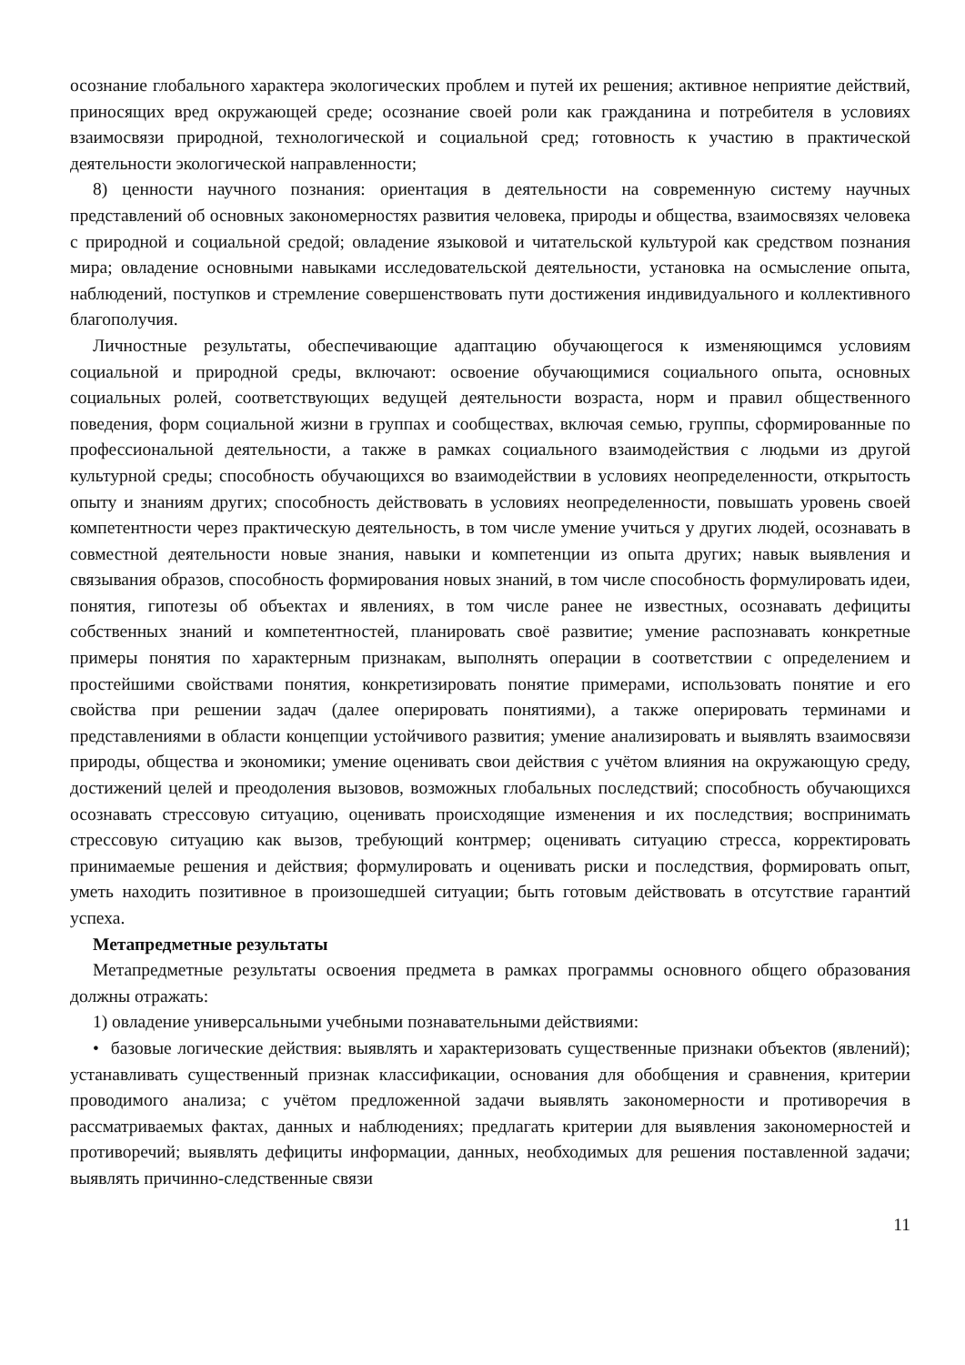осознание глобального характера экологических проблем и путей их решения; активное неприятие действий, приносящих вред окружающей среде; осознание своей роли как гражданина и потребителя в условиях взаимосвязи природной, технологической и социальной сред; готовность к участию в практической деятельности экологической направленности;
8) ценности научного познания: ориентация в деятельности на современную систему научных представлений об основных закономерностях развития человека, природы и общества, взаимосвязях человека с природной и социальной средой; овладение языковой и читательской культурой как средством познания мира; овладение основными навыками исследовательской деятельности, установка на осмысление опыта, наблюдений, поступков и стремление совершенствовать пути достижения индивидуального и коллективного благополучия.
Личностные результаты, обеспечивающие адаптацию обучающегося к изменяющимся условиям социальной и природной среды, включают: освоение обучающимися социального опыта, основных социальных ролей, соответствующих ведущей деятельности возраста, норм и правил общественного поведения, форм социальной жизни в группах и сообществах, включая семью, группы, сформированные по профессиональной деятельности, а также в рамках социального взаимодействия с людьми из другой культурной среды; способность обучающихся во взаимодействии в условиях неопределенности, открытость опыту и знаниям других; способность действовать в условиях неопределенности, повышать уровень своей компетентности через практическую деятельность, в том числе умение учиться у других людей, осознавать в совместной деятельности новые знания, навыки и компетенции из опыта других; навык выявления и связывания образов, способность формирования новых знаний, в том числе способность формулировать идеи, понятия, гипотезы об объектах и явлениях, в том числе ранее не известных, осознавать дефициты собственных знаний и компетентностей, планировать своё развитие; умение распознавать конкретные примеры понятия по характерным признакам, выполнять операции в соответствии с определением и простейшими свойствами понятия, конкретизировать понятие примерами, использовать понятие и его свойства при решении задач (далее оперировать понятиями), а также оперировать терминами и представлениями в области концепции устойчивого развития; умение анализировать и выявлять взаимосвязи природы, общества и экономики; умение оценивать свои действия с учётом влияния на окружающую среду, достижений целей и преодоления вызовов, возможных глобальных последствий; способность обучающихся осознавать стрессовую ситуацию, оценивать происходящие изменения и их последствия; воспринимать стрессовую ситуацию как вызов, требующий контрмер; оценивать ситуацию стресса, корректировать принимаемые решения и действия; формулировать и оценивать риски и последствия, формировать опыт, уметь находить позитивное в произошедшей ситуации; быть готовым действовать в отсутствие гарантий успеха.
Метапредметные результаты
Метапредметные результаты освоения предмета в рамках программы основного общего образования должны отражать:
1) овладение универсальными учебными познавательными действиями:
• базовые логические действия: выявлять и характеризовать существенные признаки объектов (явлений); устанавливать существенный признак классификации, основания для обобщения и сравнения, критерии проводимого анализа; с учётом предложенной задачи выявлять закономерности и противоречия в рассматриваемых фактах, данных и наблюдениях; предлагать критерии для выявления закономерностей и противоречий; выявлять дефициты информации, данных, необходимых для решения поставленной задачи; выявлять причинно-следственные связи
11